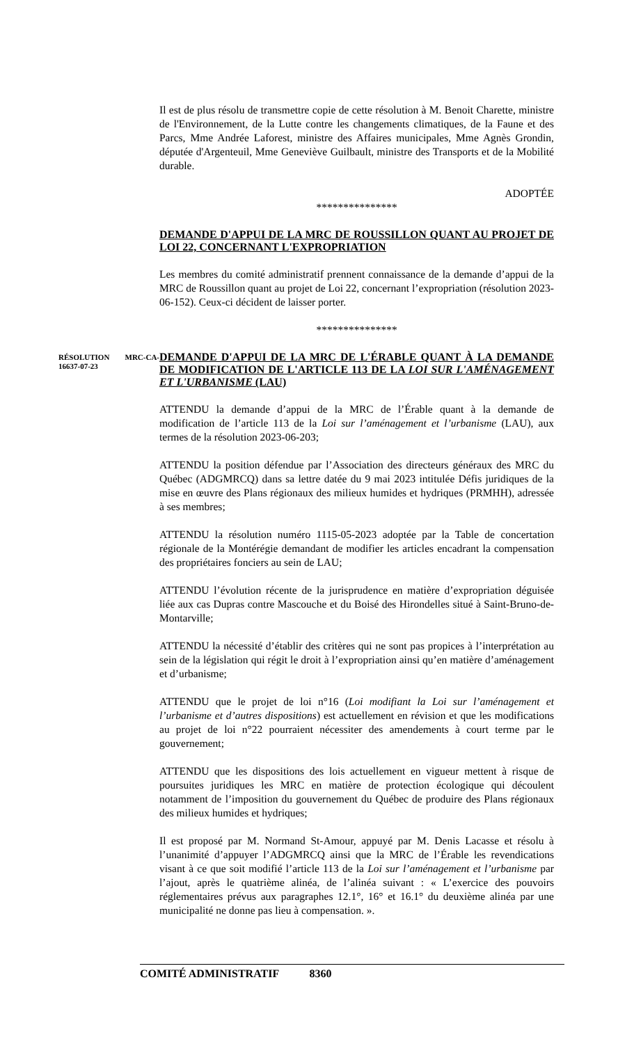Il est de plus résolu de transmettre copie de cette résolution à M. Benoit Charette, ministre de l'Environnement, de la Lutte contre les changements climatiques, de la Faune et des Parcs, Mme Andrée Laforest, ministre des Affaires municipales, Mme Agnès Grondin, députée d'Argenteuil, Mme Geneviève Guilbault, ministre des Transports et de la Mobilité durable.
ADOPTÉE
***************
DEMANDE D'APPUI DE LA MRC DE ROUSSILLON QUANT AU PROJET DE LOI 22, CONCERNANT L'EXPROPRIATION
Les membres du comité administratif prennent connaissance de la demande d’appui de la MRC de Roussillon quant au projet de Loi 22, concernant l’expropriation (résolution 2023-06-152). Ceux-ci décident de laisser porter.
***************
RÉSOLUTION MRC-CA- 16637-07-23
DEMANDE D'APPUI DE LA MRC DE L'ÉRABLE QUANT À LA DEMANDE DE MODIFICATION DE L'ARTICLE 113 DE LA LOI SUR L'AMÉNAGEMENT ET L'URBANISME (LAU)
ATTENDU la demande d’appui de la MRC de l’Érable quant à la demande de modification de l’article 113 de la Loi sur l’aménagement et l’urbanisme (LAU), aux termes de la résolution 2023-06-203;
ATTENDU la position défendue par l’Association des directeurs généraux des MRC du Québec (ADGMRCQ) dans sa lettre datée du 9 mai 2023 intitulée Défis juridiques de la mise en œuvre des Plans régionaux des milieux humides et hydriques (PRMHH), adressée à ses membres;
ATTENDU la résolution numéro 1115-05-2023 adoptée par la Table de concertation régionale de la Montérégie demandant de modifier les articles encadrant la compensation des propriétaires fonciers au sein de LAU;
ATTENDU l’évolution récente de la jurisprudence en matière d’expropriation déguisée liée aux cas Dupras contre Mascouche et du Boisé des Hirondelles situé à Saint-Bruno-de-Montarville;
ATTENDU la nécessité d’établir des critères qui ne sont pas propices à l’interprétation au sein de la législation qui régit le droit à l’expropriation ainsi qu’en matière d’aménagement et d’urbanisme;
ATTENDU que le projet de loi n°16 (Loi modifiant la Loi sur l’aménagement et l’urbanisme et d’autres dispositions) est actuellement en révision et que les modifications au projet de loi n°22 pourraient nécessiter des amendements à court terme par le gouvernement;
ATTENDU que les dispositions des lois actuellement en vigueur mettent à risque de poursuites juridiques les MRC en matière de protection écologique qui découlent notamment de l’imposition du gouvernement du Québec de produire des Plans régionaux des milieux humides et hydriques;
Il est proposé par M. Normand St-Amour, appuyé par M. Denis Lacasse et résolu à l’unanimité d’appuyer l’ADGMRCQ ainsi que la MRC de l’Érable les revendications visant à ce que soit modifié l’article 113 de la Loi sur l’aménagement et l’urbanisme par l’ajout, après le quatrième alinéa, de l’alinéa suivant : « L’exercice des pouvoirs réglementaires prévus aux paragraphes 12.1°, 16° et 16.1° du deuxième alinéa par une municipalité ne donne pas lieu à compensation. ».
COMITÉ ADMINISTRATIF 8360